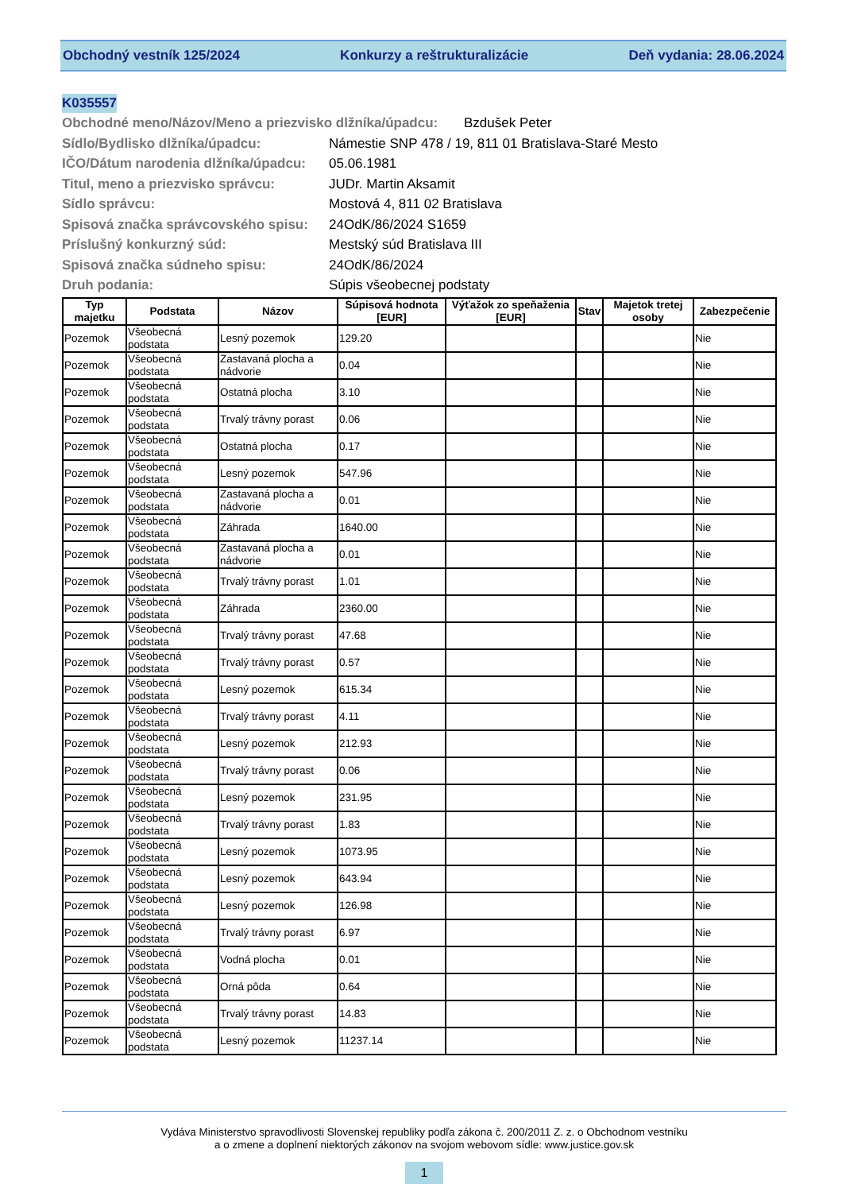Obchodný vestník 125/2024 Konkurzy a reštrukturalizácie Deň vydania: 28.06.2024
K035557
Obchodné meno/Názov/Meno a priezvisko dlžníka/úpadcu: Bzdušek Peter
Sídlo/Bydlisko dlžníka/úpadcu: Námestie SNP 478 / 19, 811 01 Bratislava-Staré Mesto
IČO/Dátum narodenia dlžníka/úpadcu: 05.06.1981
Titul, meno a priezvisko správcu: JUDr. Martin Aksamit
Sídlo správcu: Mostová 4, 811 02 Bratislava
Spisová značka správcovského spisu: 24OdK/86/2024 S1659
Príslušný konkurzný súd: Mestský súd Bratislava III
Spisová značka súdneho spisu: 24OdK/86/2024
Druh podania: Súpis všeobecnej podstaty
| Typ majetku | Podstata | Názov | Súpisová hodnota [EUR] | Výťažok zo speňaženia [EUR] | Stav | Majetok tretej osoby | Zabezpečenie |
| --- | --- | --- | --- | --- | --- | --- | --- |
| Pozemok | Všeobecná podstata | Lesný pozemok | 129.20 | | | | Nie |
| Pozemok | Všeobecná podstata | Zastavaná plocha a nádvorie | 0.04 | | | | Nie |
| Pozemok | Všeobecná podstata | Ostatná plocha | 3.10 | | | | Nie |
| Pozemok | Všeobecná podstata | Trvalý trávny porast | 0.06 | | | | Nie |
| Pozemok | Všeobecná podstata | Ostatná plocha | 0.17 | | | | Nie |
| Pozemok | Všeobecná podstata | Lesný pozemok | 547.96 | | | | Nie |
| Pozemok | Všeobecná podstata | Zastavaná plocha a nádvorie | 0.01 | | | | Nie |
| Pozemok | Všeobecná podstata | Záhrada | 1640.00 | | | | Nie |
| Pozemok | Všeobecná podstata | Zastavaná plocha a nádvorie | 0.01 | | | | Nie |
| Pozemok | Všeobecná podstata | Trvalý trávny porast | 1.01 | | | | Nie |
| Pozemok | Všeobecná podstata | Záhrada | 2360.00 | | | | Nie |
| Pozemok | Všeobecná podstata | Trvalý trávny porast | 47.68 | | | | Nie |
| Pozemok | Všeobecná podstata | Trvalý trávny porast | 0.57 | | | | Nie |
| Pozemok | Všeobecná podstata | Lesný pozemok | 615.34 | | | | Nie |
| Pozemok | Všeobecná podstata | Trvalý trávny porast | 4.11 | | | | Nie |
| Pozemok | Všeobecná podstata | Lesný pozemok | 212.93 | | | | Nie |
| Pozemok | Všeobecná podstata | Trvalý trávny porast | 0.06 | | | | Nie |
| Pozemok | Všeobecná podstata | Lesný pozemok | 231.95 | | | | Nie |
| Pozemok | Všeobecná podstata | Trvalý trávny porast | 1.83 | | | | Nie |
| Pozemok | Všeobecná podstata | Lesný pozemok | 1073.95 | | | | Nie |
| Pozemok | Všeobecná podstata | Lesný pozemok | 643.94 | | | | Nie |
| Pozemok | Všeobecná podstata | Lesný pozemok | 126.98 | | | | Nie |
| Pozemok | Všeobecná podstata | Trvalý trávny porast | 6.97 | | | | Nie |
| Pozemok | Všeobecná podstata | Vodná plocha | 0.01 | | | | Nie |
| Pozemok | Všeobecná podstata | Orná pôda | 0.64 | | | | Nie |
| Pozemok | Všeobecná podstata | Trvalý trávny porast | 14.83 | | | | Nie |
| Pozemok | Všeobecná podstata | Lesný pozemok | 11237.14 | | | | Nie |
Vydáva Ministerstvo spravodlivosti Slovenskej republiky podľa zákona č. 200/2011 Z. z. o Obchodnom vestníku
a o zmene a doplnení niektorých zákonov na svojom webovom sídle: www.justice.gov.sk
1